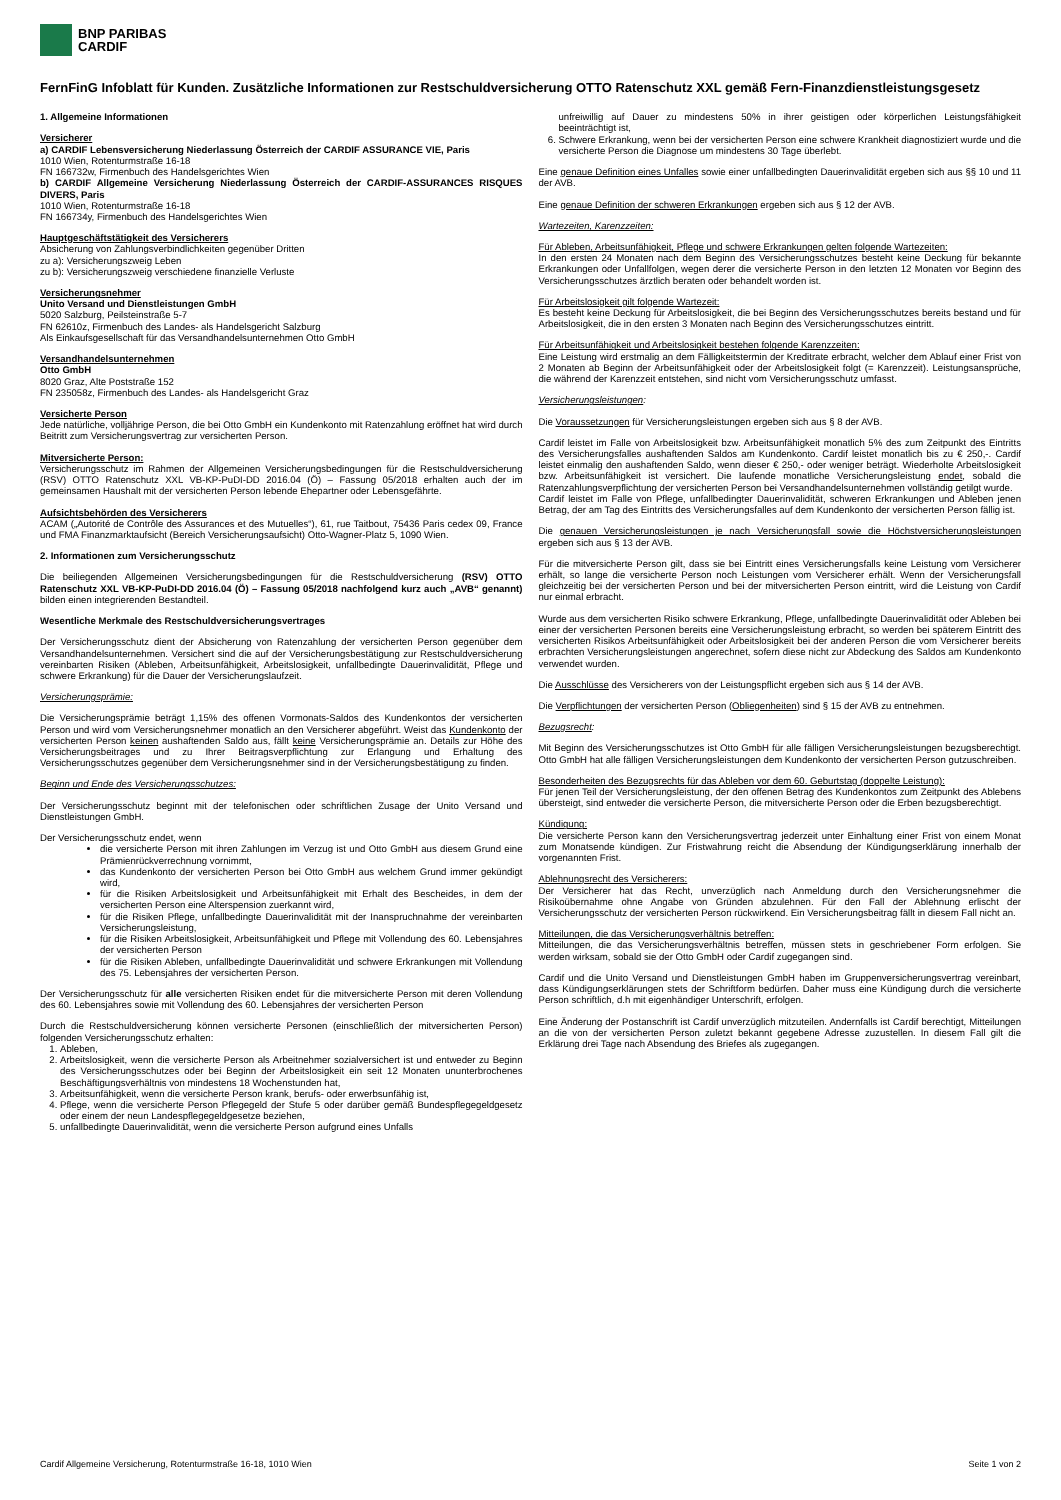BNP PARIBAS
CARDIF
FernFinG Infoblatt für Kunden. Zusätzliche Informationen zur Restschuldversicherung OTTO Ratenschutz XXL gemäß Fern-Finanzdienstleistungsgesetz
1. Allgemeine Informationen
Versicherer
a) CARDIF Lebensversicherung Niederlassung Österreich der CARDIF ASSURANCE VIE, Paris
1010 Wien, Rotenturmstraße 16-18
FN 166732w, Firmenbuch des Handelsgerichtes Wien
b) CARDIF Allgemeine Versicherung Niederlassung Österreich der CARDIF-ASSURANCES RISQUES DIVERS, Paris
1010 Wien, Rotenturmstraße 16-18
FN 166734y, Firmenbuch des Handelsgerichtes Wien
Hauptgeschäftstätigkeit des Versicherers
Absicherung von Zahlungsverbindlichkeiten gegenüber Dritten
zu a): Versicherungszweig Leben
zu b): Versicherungszweig verschiedene finanzielle Verluste
Versicherungsnehmer
Unito Versand und Dienstleistungen GmbH
5020 Salzburg, Peilsteinstraße 5-7
FN 62610z, Firmenbuch des Landes- als Handelsgericht Salzburg
Als Einkaufsgesellschaft für das Versandhandelsunternehmen Otto GmbH
Versandhandelsunternehmen
Otto GmbH
8020 Graz, Alte Poststraße 152
FN 235058z, Firmenbuch des Landes- als Handelsgericht Graz
Versicherte Person
Jede natürliche, volljährige Person, die bei Otto GmbH ein Kundenkonto mit Ratenzahlung eröffnet hat wird durch Beitritt zum Versicherungsvertrag zur versicherten Person.
Mitversicherte Person:
Versicherungsschutz im Rahmen der Allgemeinen Versicherungsbedingungen für die Restschuldversicherung (RSV) OTTO Ratenschutz XXL VB-KP-PuDI-DD 2016.04 (Ö) – Fassung 05/2018 erhalten auch der im gemeinsamen Haushalt mit der versicherten Person lebende Ehepartner oder Lebensgefährte.
Aufsichtsbehörden des Versicherers
ACAM („Autorité de Contrôle des Assurances et des Mutuelles“), 61, rue Taitbout, 75436 Paris cedex 09, France und FMA Finanzmarktaufsicht (Bereich Versicherungsaufsicht) Otto-Wagner-Platz 5, 1090 Wien.
2. Informationen zum Versicherungsschutz
Die beiliegenden Allgemeinen Versicherungsbedingungen für die Restschuldversicherung (RSV) OTTO Ratenschutz XXL VB-KP-PuDI-DD 2016.04 (Ö) – Fassung 05/2018 nachfolgend kurz auch „AVB“ genannt) bilden einen integrierenden Bestandteil.
Wesentliche Merkmale des Restschuldversicherungsvertrages
Der Versicherungsschutz dient der Absicherung von Ratenzahlung der versicherten Person gegenüber dem Versandhandelsunternehmen. Versichert sind die auf der Versicherungsbestätigung zur Restschuldversicherung vereinbarten Risiken (Ableben, Arbeitsunfähigkeit, Arbeitslosigkeit, unfallbedingte Dauerinvalidität, Pflege und schwere Erkrankung) für die Dauer der Versicherungslaufzeit.
Versicherungsprämie:
Die Versicherungsprämie beträgt 1,15% des offenen Vormonats-Saldos des Kundenkontos der versicherten Person und wird vom Versicherungsnehmer monatlich an den Versicherer abgeführt. Weist das Kundenkonto der versicherten Person keinen aushaftenden Saldo aus, fällt keine Versicherungsprämie an. Details zur Höhe des Versicherungsbeitrages und zu Ihrer Beitragsverpflichtung zur Erlangung und Erhaltung des Versicherungsschutzes gegenüber dem Versicherungsnehmer sind in der Versicherungsbestätigung zu finden.
Beginn und Ende des Versicherungsschutzes:
Der Versicherungsschutz beginnt mit der telefonischen oder schriftlichen Zusage der Unito Versand und Dienstleistungen GmbH.
Der Versicherungsschutz endet, wenn
die versicherte Person mit ihren Zahlungen im Verzug ist und Otto GmbH aus diesem Grund eine Prämienrückverrechnung vornimmt,
das Kundenkonto der versicherten Person bei Otto GmbH aus welchem Grund immer gekündigt wird,
für die Risiken Arbeitslosigkeit und Arbeitsunfähigkeit mit Erhalt des Bescheides, in dem der versicherten Person eine Alterspension zuerkannt wird,
für die Risiken Pflege, unfallbedingte Dauerinvalidität mit der Inanspruchnahme der vereinbarten Versicherungsleistung,
für die Risiken Arbeitslosigkeit, Arbeitsunfähigkeit und Pflege mit Vollendung des 60. Lebensjahres der versicherten Person
für die Risiken Ableben, unfallbedingte Dauerinvalidität und schwere Erkrankungen mit Vollendung des 75. Lebensjahres der versicherten Person.
Der Versicherungsschutz für alle versicherten Risiken endet für die mitversicherte Person mit deren Vollendung des 60. Lebensjahres sowie mit Vollendung des 60. Lebensjahres der versicherten Person
Durch die Restschuldversicherung können versicherte Personen (einschließlich der mitversicherten Person) folgenden Versicherungsschutz erhalten:
1. Ableben,
2. Arbeitslosigkeit, wenn die versicherte Person als Arbeitnehmer sozialversichert ist und entweder zu Beginn des Versicherungsschutzes oder bei Beginn der Arbeitslosigkeit ein seit 12 Monaten ununterbrochenes Beschäftigungsverhältnis von mindestens 18 Wochenstunden hat,
3. Arbeitsunfähigkeit, wenn die versicherte Person krank, berufs- oder erwerbsunfähig ist,
4. Pflege, wenn die versicherte Person Pflegegeld der Stufe 5 oder darüber gemäß Bundespflegegeldgesetz oder einem der neun Landespflegegeldgesetze beziehen,
5. unfallbedingte Dauerinvalidität, wenn die versicherte Person aufgrund eines Unfalls
unfreiwillig auf Dauer zu mindestens 50% in ihrer geistigen oder körperlichen Leistungsfähigkeit beeinträchtigt ist,
6. Schwere Erkrankung, wenn bei der versicherten Person eine schwere Krankheit diagnostiziert wurde und die versicherte Person die Diagnose um mindestens 30 Tage überlebt.
Eine genaue Definition eines Unfalles sowie einer unfallbedingten Dauerinvalidität ergeben sich aus §§ 10 und 11 der AVB.
Eine genaue Definition der schweren Erkrankungen ergeben sich aus § 12 der AVB.
Wartezeiten, Karenzzeiten:
Für Ableben, Arbeitsunfähigkeit, Pflege und schwere Erkrankungen gelten folgende Wartezeiten:
In den ersten 24 Monaten nach dem Beginn des Versicherungsschutzes besteht keine Deckung für bekannte Erkrankungen oder Unfallfolgen, wegen derer die versicherte Person in den letzten 12 Monaten vor Beginn des Versicherungsschutzes ärztlich beraten oder behandelt worden ist.
Für Arbeitslosigkeit gilt folgende Wartezeit:
Es besteht keine Deckung für Arbeitslosigkeit, die bei Beginn des Versicherungsschutzes bereits bestand und für Arbeitslosigkeit, die in den ersten 3 Monaten nach Beginn des Versicherungsschutzes eintritt.
Für Arbeitsunfähigkeit und Arbeitslosigkeit bestehen folgende Karenzzeiten:
Eine Leistung wird erstmalig an dem Fälligkeitstermin der Kreditrate erbracht, welcher dem Ablauf einer Frist von 2 Monaten ab Beginn der Arbeitsunfähigkeit oder der Arbeitslosigkeit folgt (= Karenzzeit). Leistungsansprüche, die während der Karenzzeit entstehen, sind nicht vom Versicherungsschutz umfasst.
Versicherungsleistungen:
Die Voraussetzungen für Versicherungsleistungen ergeben sich aus § 8 der AVB.
Cardif leistet im Falle von Arbeitslosigkeit bzw. Arbeitsunfähigkeit monatlich 5% des zum Zeitpunkt des Eintritts des Versicherungsfalles aushaftenden Saldos am Kundenkonto. Cardif leistet monatlich bis zu € 250,-. Cardif leistet einmalig den aushaftenden Saldo, wenn dieser € 250,- oder weniger beträgt. Wiederholte Arbeitslosigkeit bzw. Arbeitsunfähigkeit ist versichert. Die laufende monatliche Versicherungsleistung endet, sobald die Ratenzahlungsverpflichtung der versicherten Person bei Versandhandelsunternehmen vollständig getilgt wurde.
Cardif leistet im Falle von Pflege, unfallbedingter Dauerinvalidität, schweren Erkrankungen und Ableben jenen Betrag, der am Tag des Eintritts des Versicherungsfalles auf dem Kundenkonto der versicherten Person fällig ist.
Die genauen Versicherungsleistungen je nach Versicherungsfall sowie die Höchstversicherungsleistungen ergeben sich aus § 13 der AVB.
Für die mitversicherte Person gilt, dass sie bei Eintritt eines Versicherungsfalls keine Leistung vom Versicherer erhält, so lange die versicherte Person noch Leistungen vom Versicherer erhält. Wenn der Versicherungsfall gleichzeitig bei der versicherten Person und bei der mitversicherten Person eintritt, wird die Leistung von Cardif nur einmal erbracht.
Wurde aus dem versicherten Risiko schwere Erkrankung, Pflege, unfallbedingte Dauerinvalidität oder Ableben bei einer der versicherten Personen bereits eine Versicherungsleistung erbracht, so werden bei späterem Eintritt des versicherten Risikos Arbeitsunfähigkeit oder Arbeitslosigkeit bei der anderen Person die vom Versicherer bereits erbrachten Versicherungsleistungen angerechnet, sofern diese nicht zur Abdeckung des Saldos am Kundenkonto verwendet wurden.
Die Ausschlüsse des Versicherers von der Leistungspflicht ergeben sich aus § 14 der AVB.
Die Verpflichtungen der versicherten Person (Obliegenheiten) sind § 15 der AVB zu entnehmen.
Bezugsrecht:
Mit Beginn des Versicherungsschutzes ist Otto GmbH für alle fälligen Versicherungsleistungen bezugsberechtigt. Otto GmbH hat alle fälligen Versicherungsleistungen dem Kundenkonto der versicherten Person gutzuschreiben.
Besonderheiten des Bezugsrechts für das Ableben vor dem 60. Geburtstag (doppelte Leistung):
Für jenen Teil der Versicherungsleistung, der den offenen Betrag des Kundenkontos zum Zeitpunkt des Ablebens übersteigt, sind entweder die versicherte Person, die mitversicherte Person oder die Erben bezugsberechtigt.
Kündigung:
Die versicherte Person kann den Versicherungsvertrag jederzeit unter Einhaltung einer Frist von einem Monat zum Monatsende kündigen. Zur Fristwahrung reicht die Absendung der Kündigungserklärung innerhalb der vorgenannten Frist.
Ablehnungsrecht des Versicherers:
Der Versicherer hat das Recht, unverzüglich nach Anmeldung durch den Versicherungsnehmer die Risikoübernahme ohne Angabe von Gründen abzulehnen. Für den Fall der Ablehnung erlischt der Versicherungsschutz der versicherten Person rückwirkend. Ein Versicherungsbeitrag fällt in diesem Fall nicht an.
Mitteilungen, die das Versicherungsverhältnis betreffen:
Mitteilungen, die das Versicherungsverhältnis betreffen, müssen stets in geschriebener Form erfolgen. Sie werden wirksam, sobald sie der Otto GmbH oder Cardif zugegangen sind.
Cardif und die Unito Versand und Dienstleistungen GmbH haben im Gruppenversicherungsvertrag vereinbart, dass Kündigungserklärungen stets der Schriftform bedürfen. Daher muss eine Kündigung durch die versicherte Person schriftlich, d.h mit eigenhändiger Unterschrift, erfolgen.
Eine Änderung der Postanschrift ist Cardif unverzüglich mitzuteilen. Andernfalls ist Cardif berechtigt, Mitteilungen an die von der versicherten Person zuletzt bekannt gegebene Adresse zuzustellen. In diesem Fall gilt die Erklärung drei Tage nach Absendung des Briefes als zugegangen.
Cardif Allgemeine Versicherung, Rotenturmstraße 16-18, 1010 Wien Seite 1 von 2